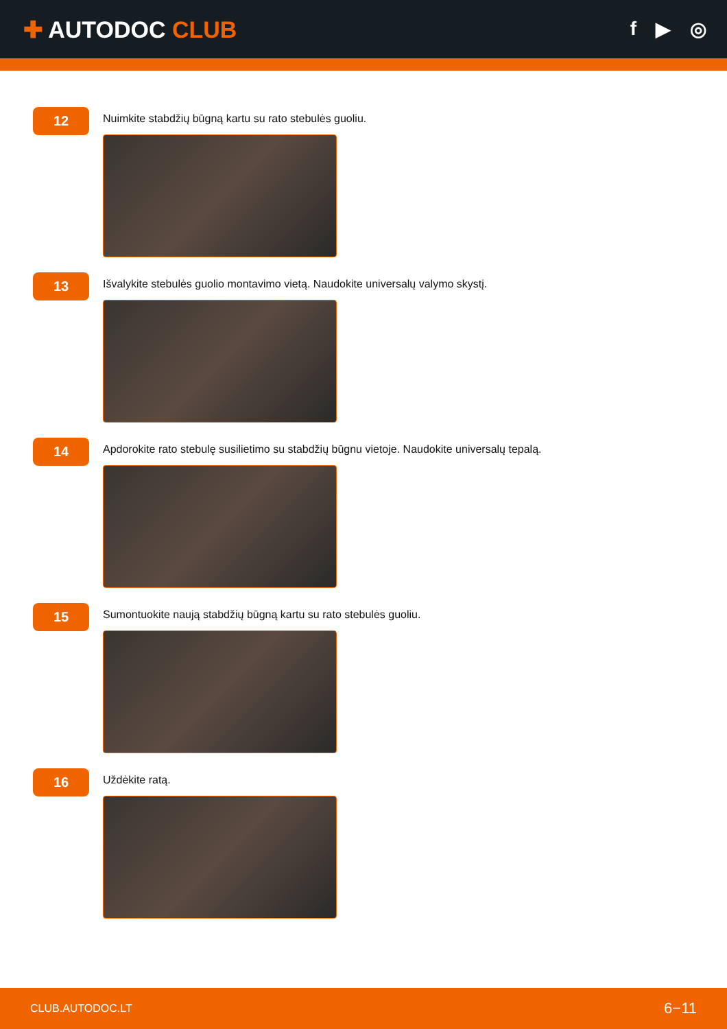✚ AUTODOC CLUB
f ▶ ◎
12
Nuimkite stabdžių būgną kartu su rato stebulės guoliu.
13
Išvalykite stebulės guolio montavimo vietą. Naudokite universalų valymo skystį.
14
Apdorokite rato stebulę susilietimo su stabdžių būgnu vietoje. Naudokite universalų tepalą.
15
Sumontuokite naują stabdžių būgną kartu su rato stebulės guoliu.
16
Uždėkite ratą.
CLUB.AUTODOC.LT 6−11